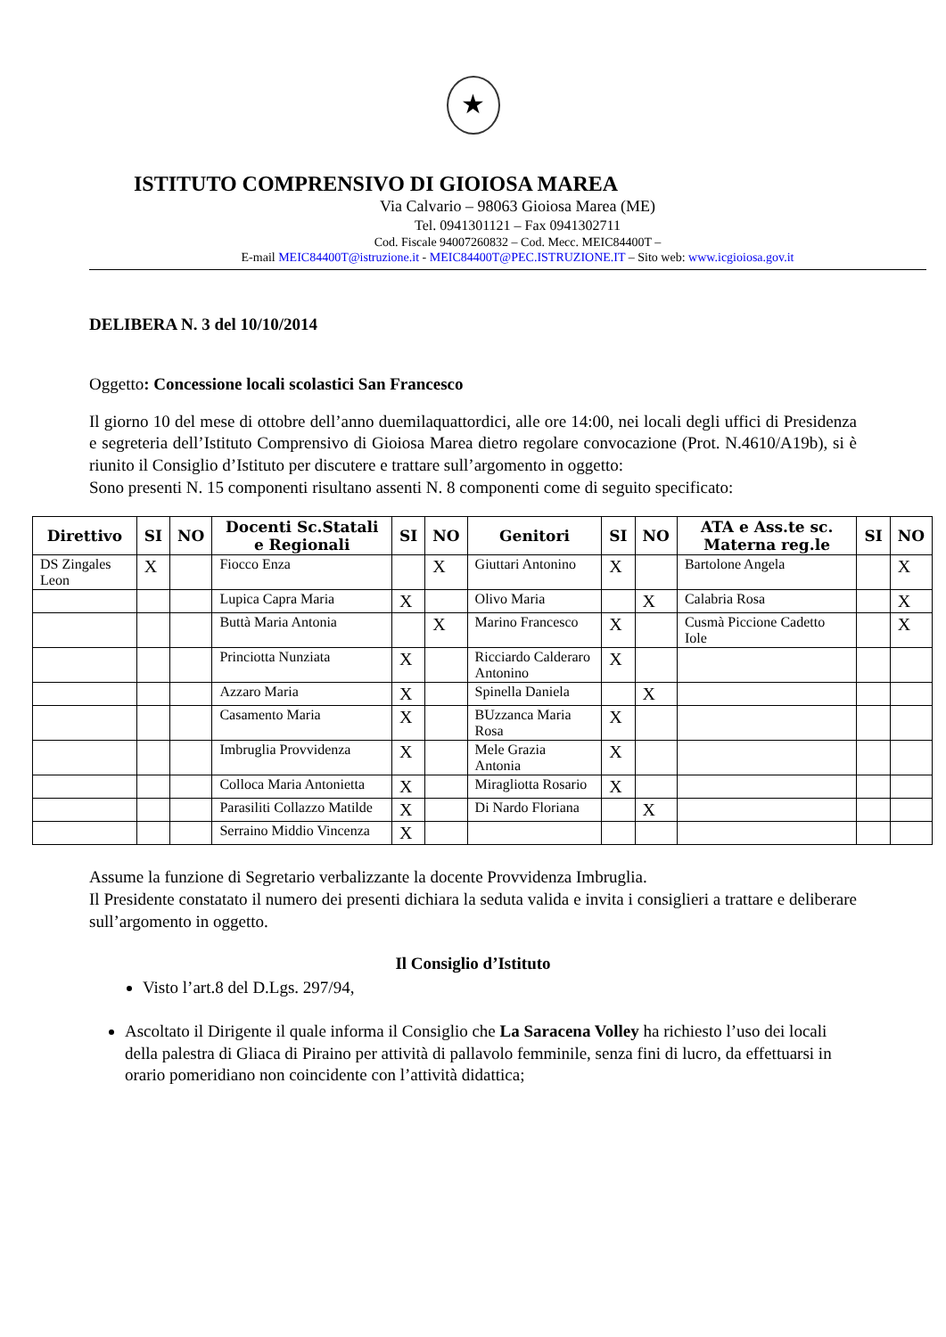★
ISTITUTO COMPRENSIVO DI GIOIOSA MAREA
Via Calvario – 98063 Gioiosa Marea (ME)
Tel. 0941301121 – Fax 0941302711
Cod. Fiscale 94007260832 – Cod. Mecc. MEIC84400T –
E-mail MEIC84400T@istruzione.it - MEIC84400T@PEC.ISTRUZIONE.IT – Sito web: www.icgioiosa.gov.it
DELIBERA N. 3 del 10/10/2014
Oggetto: Concessione locali scolastici San Francesco
Il giorno 10 del mese di ottobre dell’anno duemilaquattordici, alle ore 14:00, nei locali degli uffici di Presidenza e segreteria dell’Istituto Comprensivo di Gioiosa Marea dietro regolare convocazione (Prot. N.4610/A19b), si è riunito il Consiglio d’Istituto per discutere e trattare sull’argomento in oggetto:
Sono presenti N. 15 componenti risultano assenti N. 8 componenti come di seguito specificato:
| Direttivo | SI | NO | Docenti Sc.Statali e Regionali | SI | NO | Genitori | SI | NO | ATA e Ass.te sc. Materna reg.le | SI | NO |
| --- | --- | --- | --- | --- | --- | --- | --- | --- | --- | --- | --- |
| DS Zingales Leon | X | | Fiocco Enza | | X | Giuttari Antonino | X | | Bartolone Angela | | X |
| | | | Lupica Capra Maria | X | | Olivo Maria | | X | Calabria Rosa | | X |
| | | | Buttà Maria Antonia | | X | Marino Francesco | X | | Cusmà Piccione Cadetto Iole | | X |
| | | | Princiotta Nunziata | X | | Ricciardo Calderaro Antonino | X | | | | |
| | | | Azzaro Maria | X | | Spinella Daniela | | X | | | |
| | | | Casamento Maria | X | | BUzzanca Maria Rosa | X | | | | |
| | | | Imbruglia Provvidenza | X | | Mele Grazia Antonia | X | | | | |
| | | | Colloca Maria Antonietta | X | | Miragliotta Rosario | X | | | | |
| | | | Parasiliti Collazzo Matilde | X | | Di Nardo Floriana | | X | | | |
| | | | Serraino Middio Vincenza | X | | | | | | | |
Assume la funzione di Segretario verbalizzante la docente Provvidenza Imbruglia.
Il Presidente constatato il numero dei presenti dichiara la seduta valida e invita i consiglieri a trattare e deliberare sull’argomento in oggetto.
Il Consiglio d’Istituto
Visto l’art.8 del D.Lgs. 297/94,
Ascoltato il Dirigente il quale informa il Consiglio che La Saracena Volley ha richiesto l’uso dei locali della palestra di Gliaca di Piraino per attività di pallavolo femminile, senza fini di lucro, da effettuarsi in orario pomeridiano non coincidente con l’attività didattica;